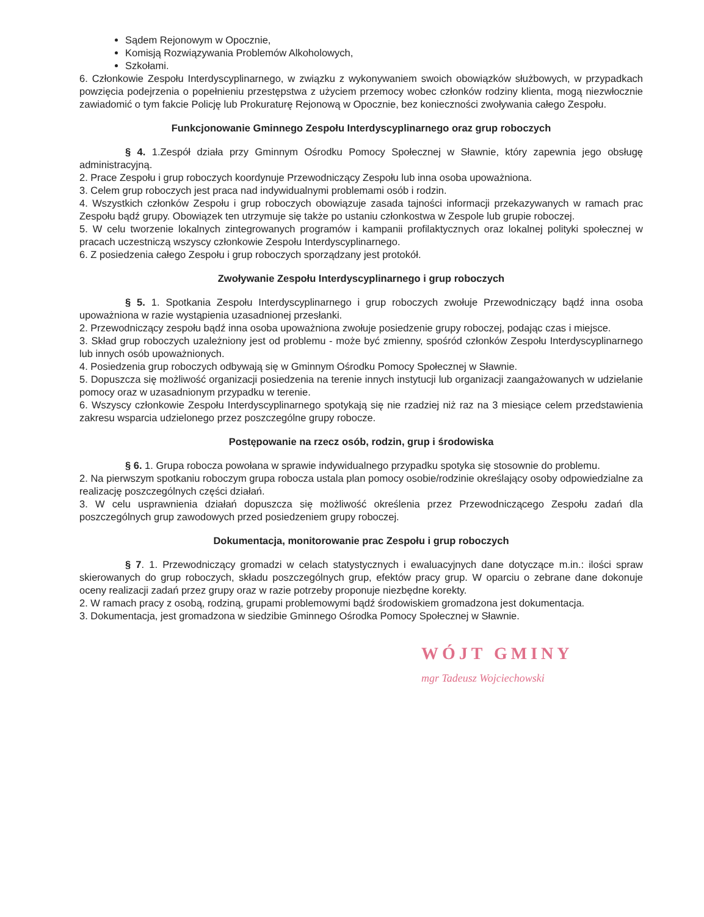Sądem Rejonowym w Opocznie,
Komisją Rozwiązywania Problemów Alkoholowych,
Szkołami.
6. Członkowie Zespołu Interdyscyplinarnego, w związku z wykonywaniem swoich obowiązków służbowych, w przypadkach powzięcia podejrzenia o popełnieniu przestępstwa z użyciem przemocy wobec członków rodziny klienta, mogą niezwłocznie zawiadomić o tym fakcie Policję lub Prokuraturę Rejonową w Opocznie, bez konieczności zwoływania całego Zespołu.
Funkcjonowanie Gminnego Zespołu Interdyscyplinarnego oraz grup roboczych
§ 4. 1.Zespół działa przy Gminnym Ośrodku Pomocy Społecznej w Sławnie, który zapewnia jego obsługę administracyjną.
2. Prace Zespołu i grup roboczych koordynuje Przewodniczący Zespołu lub inna osoba upoważniona.
3. Celem grup roboczych jest praca nad indywidualnymi problemami osób i rodzin.
4. Wszystkich członków Zespołu i grup roboczych obowiązuje zasada tajności informacji przekazywanych w ramach prac Zespołu bądź grupy. Obowiązek ten utrzymuje się także po ustaniu członkostwa w Zespole lub grupie roboczej.
5. W celu tworzenie lokalnych zintegrowanych programów i kampanii profilaktycznych oraz lokalnej polityki społecznej w pracach uczestniczą wszyscy członkowie Zespołu Interdyscyplinarnego.
6. Z posiedzenia całego Zespołu i grup roboczych sporządzany jest protokół.
Zwoływanie Zespołu Interdyscyplinarnego i grup roboczych
§ 5. 1. Spotkania Zespołu Interdyscyplinarnego i grup roboczych zwołuje Przewodniczący bądź inna osoba upoważniona w razie wystąpienia uzasadnionej przesłanki.
2. Przewodniczący zespołu bądź inna osoba upoważniona zwołuje posiedzenie grupy roboczej, podając czas i miejsce.
3. Skład grup roboczych uzależniony jest od problemu - może być zmienny, spośród członków Zespołu Interdyscyplinarnego lub innych osób upoważnionych.
4. Posiedzenia grup roboczych odbywają się w Gminnym Ośrodku Pomocy Społecznej w Sławnie.
5. Dopuszcza się możliwość organizacji posiedzenia na terenie innych instytucji lub organizacji zaangażowanych w udzielanie pomocy oraz w uzasadnionym przypadku w terenie.
6. Wszyscy członkowie Zespołu Interdyscyplinarnego spotykają się nie rzadziej niż raz na 3 miesiące celem przedstawienia zakresu wsparcia udzielonego przez poszczególne grupy robocze.
Postępowanie na rzecz osób, rodzin, grup i środowiska
§ 6. 1. Grupa robocza powołana w sprawie indywidualnego przypadku spotyka się stosownie do problemu.
2. Na pierwszym spotkaniu roboczym grupa robocza ustala plan pomocy osobie/rodzinie określający osoby odpowiedzialne za realizację poszczególnych części działań.
3. W celu usprawnienia działań dopuszcza się możliwość określenia przez Przewodniczącego Zespołu zadań dla poszczególnych grup zawodowych przed posiedzeniem grupy roboczej.
Dokumentacja, monitorowanie prac Zespołu i grup roboczych
§ 7. 1. Przewodniczący gromadzi w celach statystycznych i ewaluacyjnych dane dotyczące m.in.: ilości spraw skierowanych do grup roboczych, składu poszczególnych grup, efektów pracy grup. W oparciu o zebrane dane dokonuje oceny realizacji zadań przez grupy oraz w razie potrzeby proponuje niezbędne korekty.
2. W ramach pracy z osobą, rodziną, grupami problemowymi bądź środowiskiem gromadzona jest dokumentacja.
3. Dokumentacja, jest gromadzona w siedzibie Gminnego Ośrodka Pomocy Społecznej w Sławnie.
WÓJT GMINY
mgr Tadeusz Wojciechowski